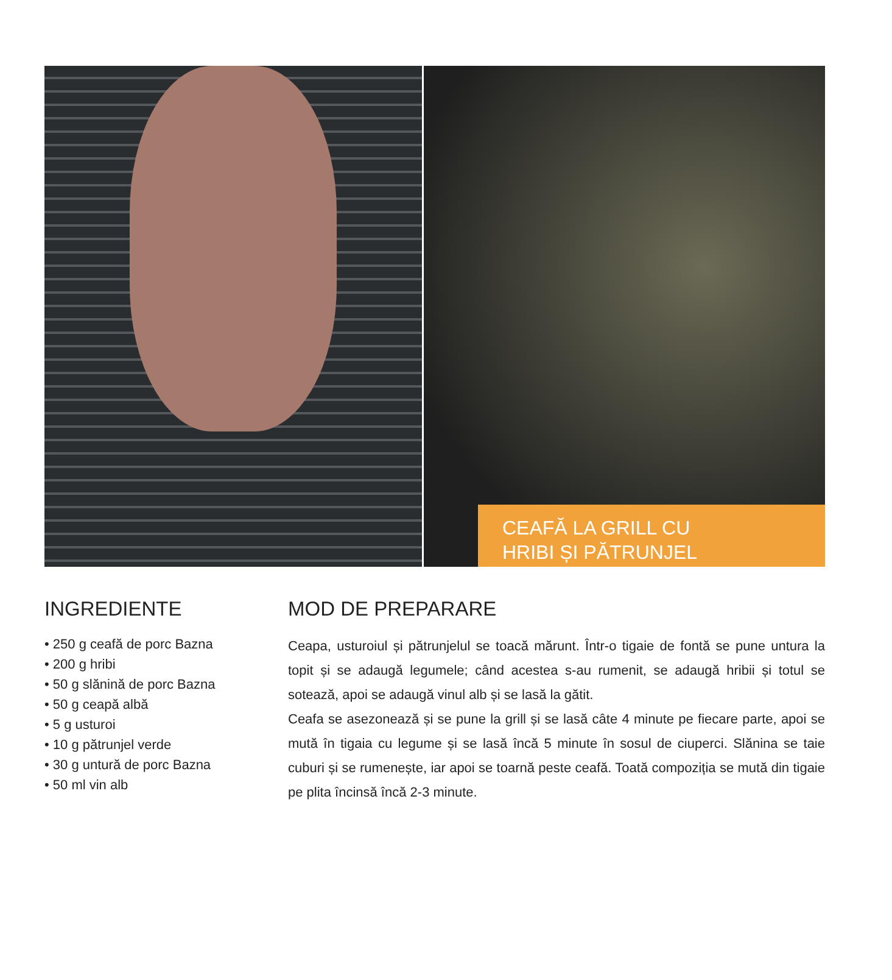CEAFĂ LA GRILL CU
HRIBI ȘI PĂTRUNJEL
INGREDIENTE
• 250 g ceafă de porc Bazna
• 200 g hribi
• 50 g slănină de porc Bazna
• 50 g ceapă albă
• 5 g usturoi
• 10 g pătrunjel verde
• 30 g untură de porc Bazna
• 50 ml vin alb
MOD DE PREPARARE
Ceapa, usturoiul și pătrunjelul se toacă mărunt. Într-o tigaie de fontă se pune untura la topit și se adaugă legumele; când acestea s-au rumenit, se adaugă hribii și totul se sotează, apoi se adaugă vinul alb și se lasă la gătit.
Ceafa se asezonează și se pune la grill și se lasă câte 4 minute pe fiecare parte, apoi se mută în tigaia cu legume și se lasă încă 5 minute în sosul de ciuperci. Slănina se taie cuburi și se rumenește, iar apoi se toarnă peste ceafă. Toată compoziția se mută din tigaie pe plita încinsă încă 2-3 minute.